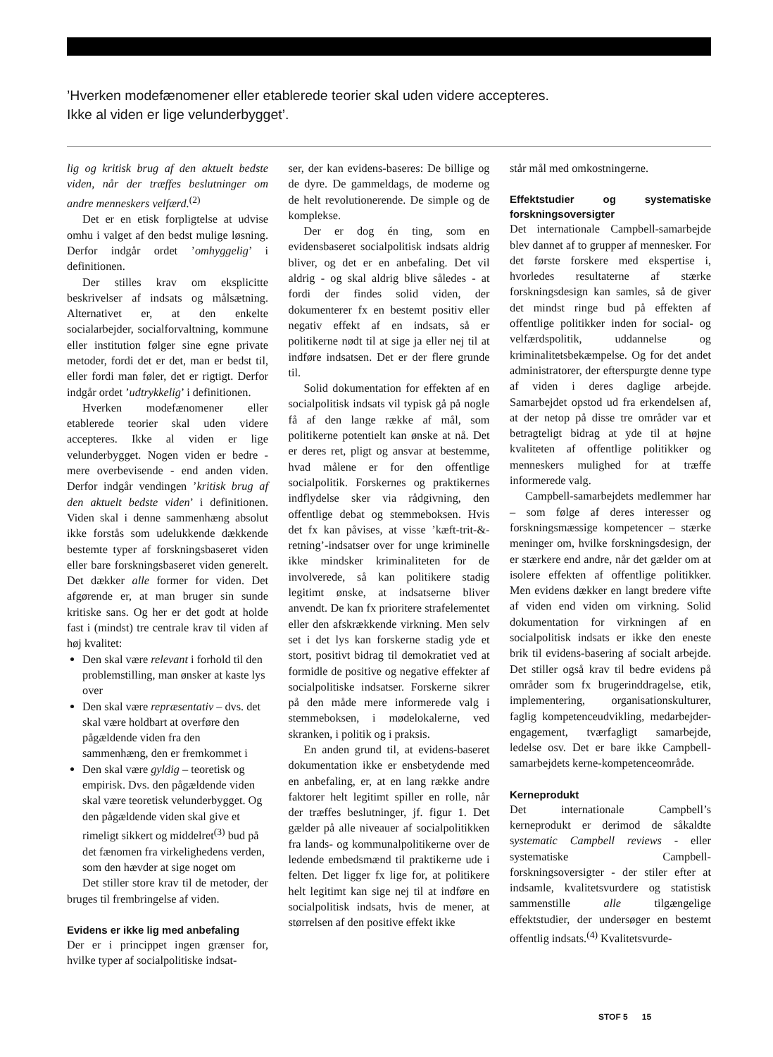’Hverken modefænomener eller etablerede teorier skal uden videre accepteres.
Ikke al viden er lige velunderbygget’.
lig og kritisk brug af den aktuelt bedste viden, når der træffes beslutninger om andre menneskers velfærd.<sup>(2)</sup>
Det er en etisk forpligtelse at udvise omhu i valget af den bedst mulige løsning. Derfor indgår ordet ’omhyggelig’ i definitionen.
Der stilles krav om eksplicitte beskrivelser af indsats og målsætning. Alternativet er, at den enkelte socialarbejder, socialforvaltning, kommune eller institution følger sine egne private metoder, fordi det er det, man er bedst til, eller fordi man føler, det er rigtigt. Derfor indgår ordet ’udtrykkelig’ i definitionen.
Hverken modefænomener eller etablerede teorier skal uden videre accepteres. Ikke al viden er lige velunderbygget. Nogen viden er bedre - mere overbevisende - end anden viden. Derfor indgår vendingen ’kritisk brug af den aktuelt bedste viden’ i definitionen. Viden skal i denne sammenhæng absolut ikke forstås som udelukkende dækkende bestemte typer af forskningsbaseret viden eller bare forskningsbaseret viden generelt. Det dækker alle former for viden. Det afgørende er, at man bruger sin sunde kritiske sans. Og her er det godt at holde fast i (mindst) tre centrale krav til viden af høj kvalitet:
Den skal være relevant i forhold til den problemstilling, man ønsker at kaste lys over
Den skal være repræsentativ – dvs. det skal være holdbart at overføre den pågældende viden fra den sammenhæng, den er fremkommet i
Den skal være gyldig – teoretisk og empirisk. Dvs. den pågældende viden skal være teoretisk velunderbygget. Og den pågældende viden skal give et rimeligt sikkert og middelret<sup>(3)</sup> bud på det fænomen fra virkelighedens verden, som den hævder at sige noget om
Det stiller store krav til de metoder, der bruges til frembringelse af viden.
Evidens er ikke lig med anbefaling
Der er i princippet ingen grænser for, hvilke typer af socialpolitiske indsat-
ser, der kan evidens-baseres: De billige og de dyre. De gammeldags, de moderne og de helt revolutionerende. De simple og de komplekse.
Der er dog én ting, som en evidensbaseret socialpolitisk indsats aldrig bliver, og det er en anbefaling. Det vil aldrig - og skal aldrig blive således - at fordi der findes solid viden, der dokumenterer fx en bestemt positiv eller negativ effekt af en indsats, så er politikerne nødt til at sige ja eller nej til at indføre indsatsen. Det er der flere grunde til.
Solid dokumentation for effekten af en socialpolitisk indsats vil typisk gå på nogle få af den lange række af mål, som politikerne potentielt kan ønske at nå. Det er deres ret, pligt og ansvar at bestemme, hvad målene er for den offentlige socialpolitik. Forskernes og praktikernes indflydelse sker via rådgivning, den offentlige debat og stemmeboksen. Hvis det fx kan påvises, at visse ’kæft-trit-&-retning’-indsatser over for unge kriminelle ikke mindsker kriminaliteten for de involverede, så kan politikere stadig legitimt ønske, at indsatserne bliver anvendt. De kan fx prioritere strafelementet eller den afskrækkende virkning. Men selv set i det lys kan forskerne stadig yde et stort, positivt bidrag til demokratiet ved at formidle de positive og negative effekter af socialpolitiske indsatser. Forskerne sikrer på den måde mere informerede valg i stemmeboksen, i mødelokalerne, ved skranken, i politik og i praksis.
En anden grund til, at evidens-baseret dokumentation ikke er ensbetydende med en anbefaling, er, at en lang række andre faktorer helt legitimt spiller en rolle, når der træffes beslutninger, jf. figur 1. Det gælder på alle niveauer af socialpolitikken fra lands- og kommunalpolitikerne over de ledende embedsmænd til praktikerne ude i felten. Det ligger fx lige for, at politikere helt legitimt kan sige nej til at indføre en socialpolitisk indsats, hvis de mener, at størrelsen af den positive effekt ikke
står mål med omkostningerne.
Effektstudier og systematiske forskningsoversigter
Det internationale Campbell-samarbejde blev dannet af to grupper af mennesker. For det første forskere med ekspertise i, hvorledes resultaterne af stærke forskningsdesign kan samles, så de giver det mindst ringe bud på effekten af offentlige politikker inden for social- og velfærdspolitik, uddannelse og kriminalitetsbekæmpelse. Og for det andet administratorer, der efterspurgte denne type af viden i deres daglige arbejde. Samarbejdet opstod ud fra erkendelsen af, at der netop på disse tre områder var et betragteligt bidrag at yde til at højne kvaliteten af offentlige politikker og menneskers mulighed for at træffe informerede valg.
Campbell-samarbejdets medlemmer har – som følge af deres interesser og forskningsmæssige kompetencer – stærke meninger om, hvilke forskningsdesign, der er stærkere end andre, når det gælder om at isolere effekten af offentlige politikker. Men evidens dækker en langt bredere vifte af viden end viden om virkning. Solid dokumentation for virkningen af en socialpolitisk indsats er ikke den eneste brik til evidens-basering af socialt arbejde. Det stiller også krav til bedre evidens på områder som fx brugerinddragelse, etik, implementering, organisationskulturer, faglig kompetenceudvikling, medarbejder-engagement, tværfagligt samarbejde, ledelse osv. Det er bare ikke Campbell-samarbejdets kerne-kompetenceområde.
Kerneprodukt
Det internationale Campbell’s kerneprodukt er derimod de såkaldte systematic Campbell reviews - eller systematiske Campbell-forskningsoversigter - der stiler efter at indsamle, kvalitetsvurdere og statistisk sammenstille alle tilgængelige effektstudier, der undersøger en bestemt offentlig indsats.<sup>(4)</sup> Kvalitetsvurde-
STOF 5 15